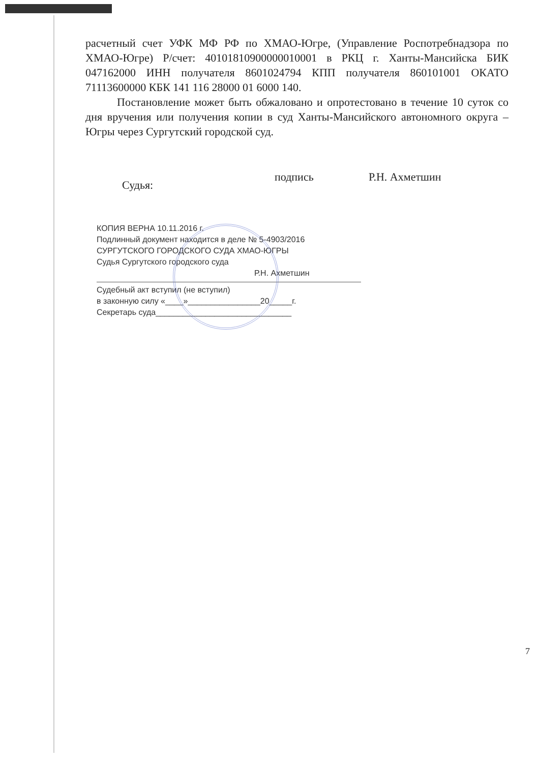расчетный счет УФК МФ РФ по ХМАО-Югре, (Управление Роспотребнадзора по ХМАО-Югре) Р/счет: 40101810900000010001 в РКЦ г. Ханты-Мансийска БИК 047162000 ИНН получателя 8601024794 КПП получателя 860101001 ОКАТО 71113600000 КБК 141 116 28000 01 6000 140.
Постановление может быть обжаловано и опротестовано в течение 10 суток со дня вручения или получения копии в суд Ханты-Мансийского автономного округа – Югры через Сургутский городской суд.
Судья: подпись Р.Н. Ахметшин
КОПИЯ ВЕРНА 10.11.2016 г.
Подлинный документ находится в деле № 5-4903/2016
СУРГУТСКОГО ГОРОДСКОГО СУДА ХМАО-ЮГРЫ
Судья Сургутского городского суда
Р.Н. Ахметшин
Судебный акт вступил (не вступил)
в законную силу «____»________________20_____г.
Секретарь суда______________________________
7